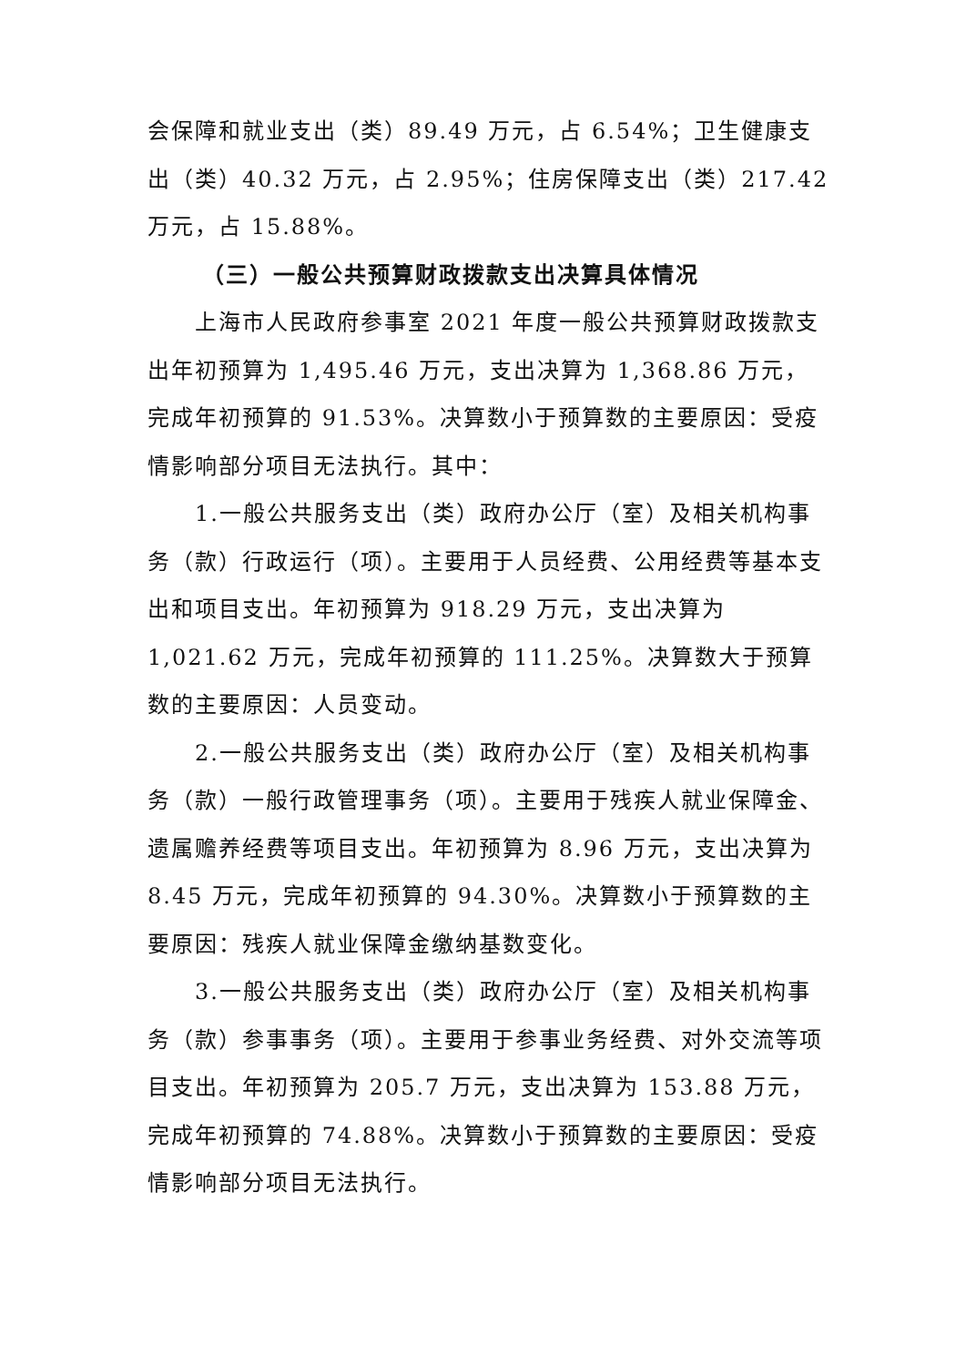会保障和就业支出（类）89.49 万元，占 6.54%；卫生健康支出（类）40.32 万元，占 2.95%；住房保障支出（类）217.42 万元，占 15.88%。
（三）一般公共预算财政拨款支出决算具体情况
上海市人民政府参事室 2021 年度一般公共预算财政拨款支出年初预算为 1,495.46 万元，支出决算为 1,368.86 万元，完成年初预算的 91.53%。决算数小于预算数的主要原因：受疫情影响部分项目无法执行。其中：
1.一般公共服务支出（类）政府办公厅（室）及相关机构事务（款）行政运行（项）。主要用于人员经费、公用经费等基本支出和项目支出。年初预算为 918.29 万元，支出决算为 1,021.62 万元，完成年初预算的 111.25%。决算数大于预算数的主要原因：人员变动。
2.一般公共服务支出（类）政府办公厅（室）及相关机构事务（款）一般行政管理事务（项）。主要用于残疾人就业保障金、遗属赡养经费等项目支出。年初预算为 8.96 万元，支出决算为 8.45 万元，完成年初预算的 94.30%。决算数小于预算数的主要原因：残疾人就业保障金缴纳基数变化。
3.一般公共服务支出（类）政府办公厅（室）及相关机构事务（款）参事事务（项）。主要用于参事业务经费、对外交流等项目支出。年初预算为 205.7 万元，支出决算为 153.88 万元，完成年初预算的 74.88%。决算数小于预算数的主要原因：受疫情影响部分项目无法执行。